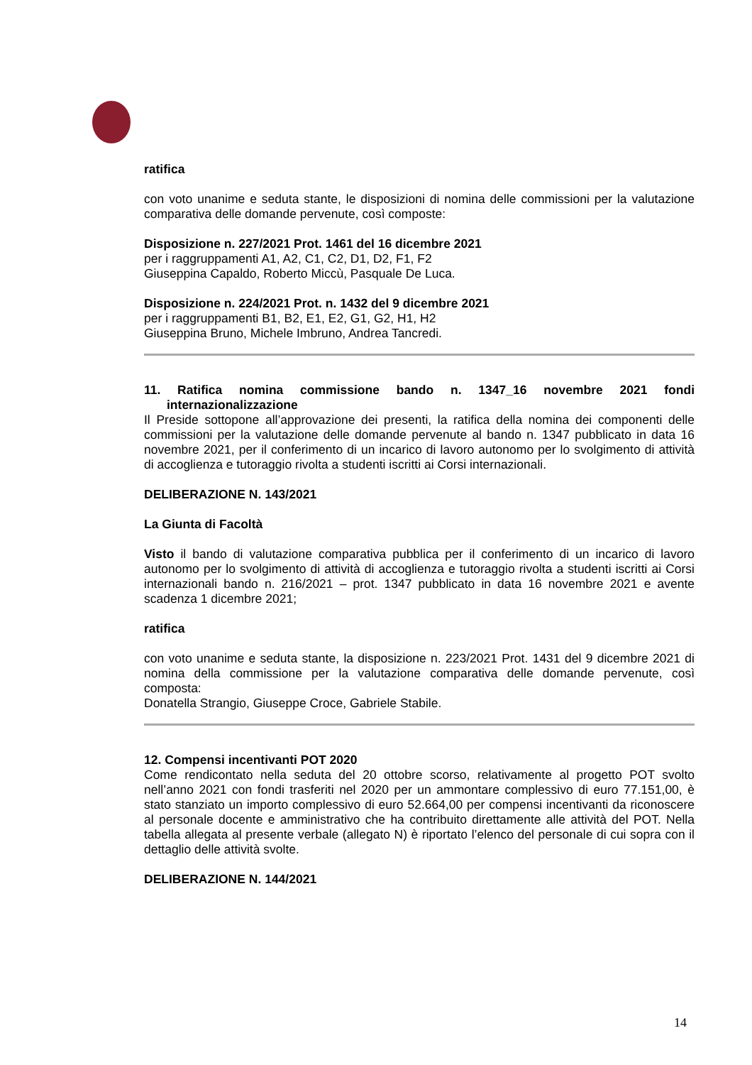ratifica
con voto unanime e seduta stante, le disposizioni di nomina delle commissioni per la valutazione comparativa delle domande pervenute, così composte:
Disposizione n. 227/2021 Prot. 1461 del 16 dicembre 2021
per i raggruppamenti A1, A2, C1, C2, D1, D2, F1, F2
Giuseppina Capaldo, Roberto Miccù, Pasquale De Luca.
Disposizione n. 224/2021 Prot. n. 1432 del 9 dicembre 2021
per i raggruppamenti B1, B2, E1, E2, G1, G2, H1, H2
Giuseppina Bruno, Michele Imbruno, Andrea Tancredi.
11. Ratifica nomina commissione bando n. 1347_16 novembre 2021 fondi internazionalizzazione
Il Preside sottopone all’approvazione dei presenti, la ratifica della nomina dei componenti delle commissioni per la valutazione delle domande pervenute al bando n. 1347 pubblicato in data 16 novembre 2021, per il conferimento di un incarico di lavoro autonomo per lo svolgimento di attività di accoglienza e tutoraggio rivolta a studenti iscritti ai Corsi internazionali.
DELIBERAZIONE N. 143/2021
La Giunta di Facoltà
Visto il bando di valutazione comparativa pubblica per il conferimento di un incarico di lavoro autonomo per lo svolgimento di attività di accoglienza e tutoraggio rivolta a studenti iscritti ai Corsi internazionali bando n. 216/2021 – prot. 1347 pubblicato in data 16 novembre 2021 e avente scadenza 1 dicembre 2021;
ratifica
con voto unanime e seduta stante, la disposizione n. 223/2021 Prot. 1431 del 9 dicembre 2021 di nomina della commissione per la valutazione comparativa delle domande pervenute, così composta:
Donatella Strangio, Giuseppe Croce, Gabriele Stabile.
12. Compensi incentivanti POT 2020
Come rendicontato nella seduta del 20 ottobre scorso, relativamente al progetto POT svolto nell’anno 2021 con fondi trasferiti nel 2020 per un ammontare complessivo di euro 77.151,00, è stato stanziato un importo complessivo di euro 52.664,00 per compensi incentivanti da riconoscere al personale docente e amministrativo che ha contribuito direttamente alle attività del POT. Nella tabella allegata al presente verbale (allegato N) è riportato l’elenco del personale di cui sopra con il dettaglio delle attività svolte.
DELIBERAZIONE N. 144/2021
14